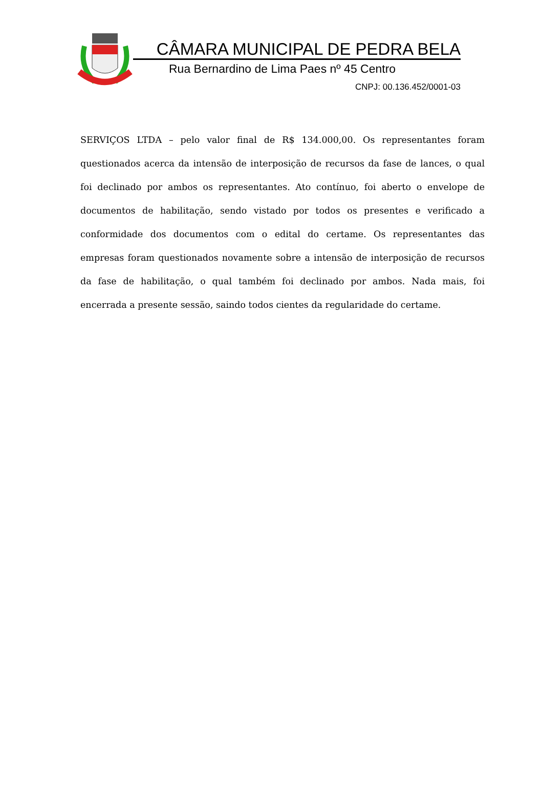CÂMARA MUNICIPAL DE PEDRA BELA
Rua Bernardino de Lima Paes nº 45 Centro
CNPJ: 00.136.452/0001-03
SERVIÇOS LTDA – pelo valor final de R$ 134.000,00. Os representantes foram questionados acerca da intensão de interposição de recursos da fase de lances, o qual foi declinado por ambos os representantes. Ato contínuo, foi aberto o envelope de documentos de habilitação, sendo vistado por todos os presentes e verificado a conformidade dos documentos com o edital do certame. Os representantes das empresas foram questionados novamente sobre a intensão de interposição de recursos da fase de habilitação, o qual também foi declinado por ambos. Nada mais, foi encerrada a presente sessão, saindo todos cientes da regularidade do certame.